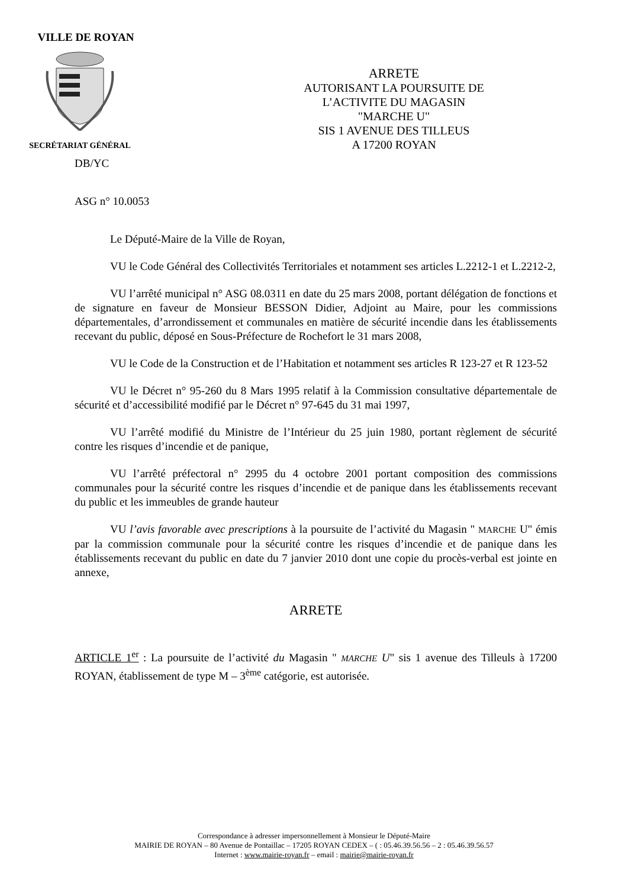VILLE DE ROYAN
SECRÉTARIAT GÉNÉRAL
ARRETE
AUTORISANT LA POURSUITE DE
L’ACTIVITE DU MAGASIN
"MARCHE U"
SIS 1 AVENUE DES TILLEUS
A 17200 ROYAN
DB/YC
ASG n° 10.0053
Le Député-Maire de la Ville de Royan,
VU le Code Général des Collectivités Territoriales et notamment ses articles L.2212-1 et L.2212-2,
VU l’arrêté municipal n° ASG 08.0311 en date du 25 mars 2008, portant délégation de fonctions et de signature en faveur de Monsieur BESSON Didier, Adjoint au Maire, pour les commissions départementales, d’arrondissement et communales en matière de sécurité incendie dans les établissements recevant du public, déposé en Sous-Préfecture de Rochefort le 31 mars 2008,
VU le Code de la Construction et de l’Habitation et notamment ses articles R 123-27 et R 123-52
VU le Décret n° 95-260 du 8 Mars 1995 relatif à la Commission consultative départementale de sécurité et d’accessibilité modifié par le Décret n° 97-645 du 31 mai 1997,
VU l’arrêté modifié du Ministre de l’Intérieur du 25 juin 1980, portant règlement de sécurité contre les risques d’incendie et de panique,
VU l’arrêté préfectoral n° 2995 du 4 octobre 2001 portant composition des commissions communales pour la sécurité contre les risques d’incendie et de panique dans les établissements recevant du public et les immeubles de grande hauteur
VU l’avis favorable avec prescriptions à la poursuite de l’activité du Magasin " MARCHE U" émis par la commission communale pour la sécurité contre les risques d’incendie et de panique dans les établissements recevant du public en date du 7 janvier 2010 dont une copie du procès-verbal est jointe en annexe,
ARRETE
ARTICLE 1<sup>er</sup> : La poursuite de l’activité du Magasin " MARCHE U" sis 1 avenue des Tilleuls à 17200 ROYAN, établissement de type M – 3<sup>ème</sup> catégorie, est autorisée.
Correspondance à adresser impersonnellement à Monsieur le Député-Maire
MAIRIE DE ROYAN – 80 Avenue de Pontaillac – 17205 ROYAN CEDEX – ( : 05.46.39.56.56 – 2 : 05.46.39.56.57
Internet : www.mairie-royan.fr – email : mairie@mairie-royan.fr